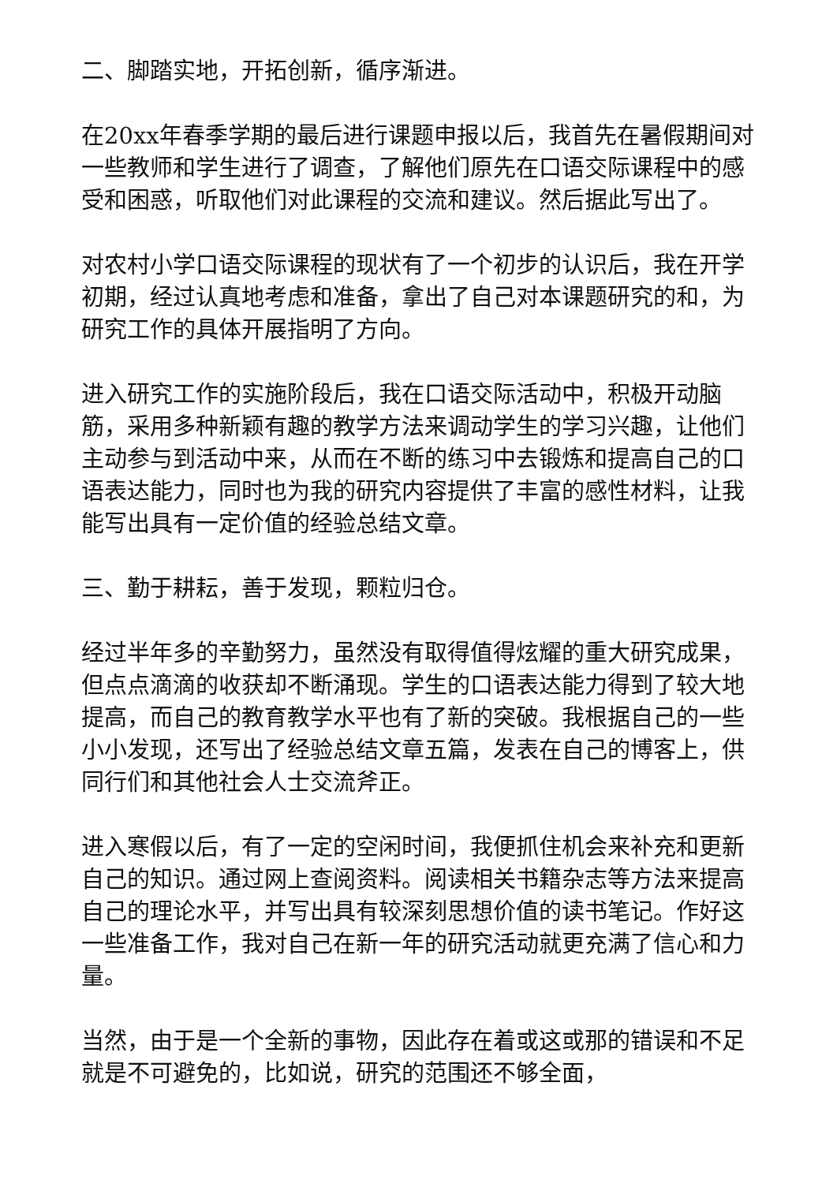二、脚踏实地，开拓创新，循序渐进。
在20xx年春季学期的最后进行课题申报以后，我首先在暑假期间对一些教师和学生进行了调查，了解他们原先在口语交际课程中的感受和困惑，听取他们对此课程的交流和建议。然后据此写出了。
对农村小学口语交际课程的现状有了一个初步的认识后，我在开学初期，经过认真地考虑和准备，拿出了自己对本课题研究的和，为研究工作的具体开展指明了方向。
进入研究工作的实施阶段后，我在口语交际活动中，积极开动脑筋，采用多种新颖有趣的教学方法来调动学生的学习兴趣，让他们主动参与到活动中来，从而在不断的练习中去锻炼和提高自己的口语表达能力，同时也为我的研究内容提供了丰富的感性材料，让我能写出具有一定价值的经验总结文章。
三、勤于耕耘，善于发现，颗粒归仓。
经过半年多的辛勤努力，虽然没有取得值得炫耀的重大研究成果，但点点滴滴的收获却不断涌现。学生的口语表达能力得到了较大地提高，而自己的教育教学水平也有了新的突破。我根据自己的一些小小发现，还写出了经验总结文章五篇，发表在自己的博客上，供同行们和其他社会人士交流斧正。
进入寒假以后，有了一定的空闲时间，我便抓住机会来补充和更新自己的知识。通过网上查阅资料。阅读相关书籍杂志等方法来提高自己的理论水平，并写出具有较深刻思想价值的读书笔记。作好这一些准备工作，我对自己在新一年的研究活动就更充满了信心和力量。
当然，由于是一个全新的事物，因此存在着或这或那的错误和不足就是不可避免的，比如说，研究的范围还不够全面，